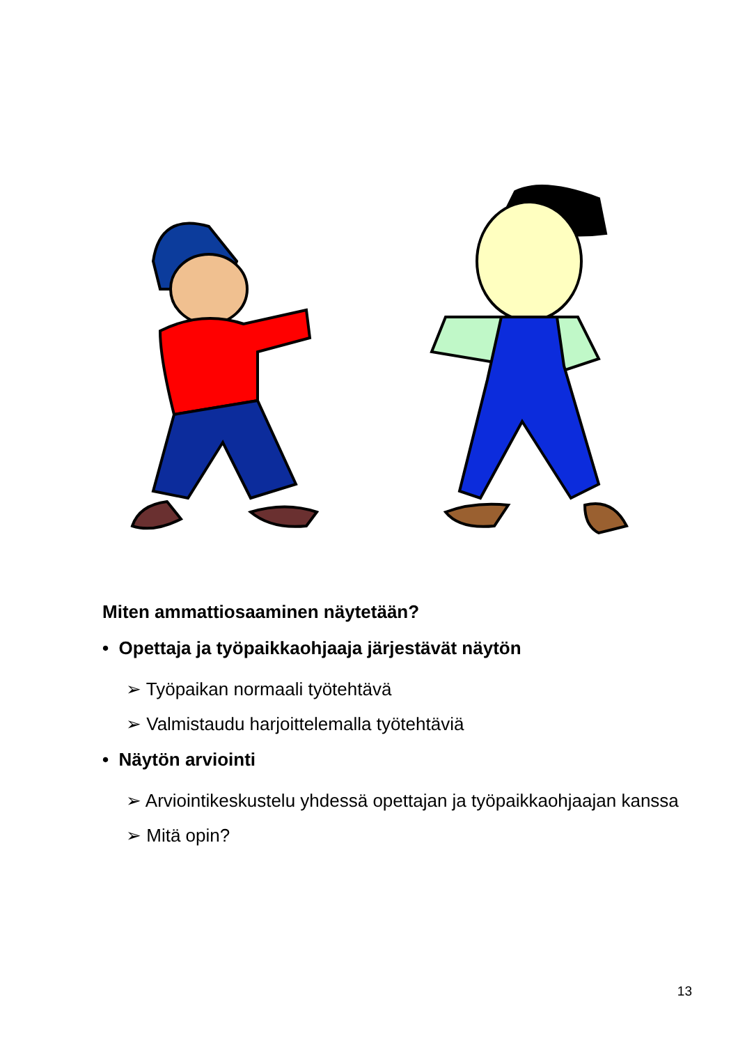Miten ammattiosaaminen näytetään?
• Opettaja ja työpaikkaohjaaja järjestävät näytön
➢ Työpaikan normaali työtehtävä
➢ Valmistaudu harjoittelemalla työtehtäviä
• Näytön arviointi
➢ Arviointikeskustelu yhdessä opettajan ja työpaikkaohjaajan kanssa
➢ Mitä opin?
13